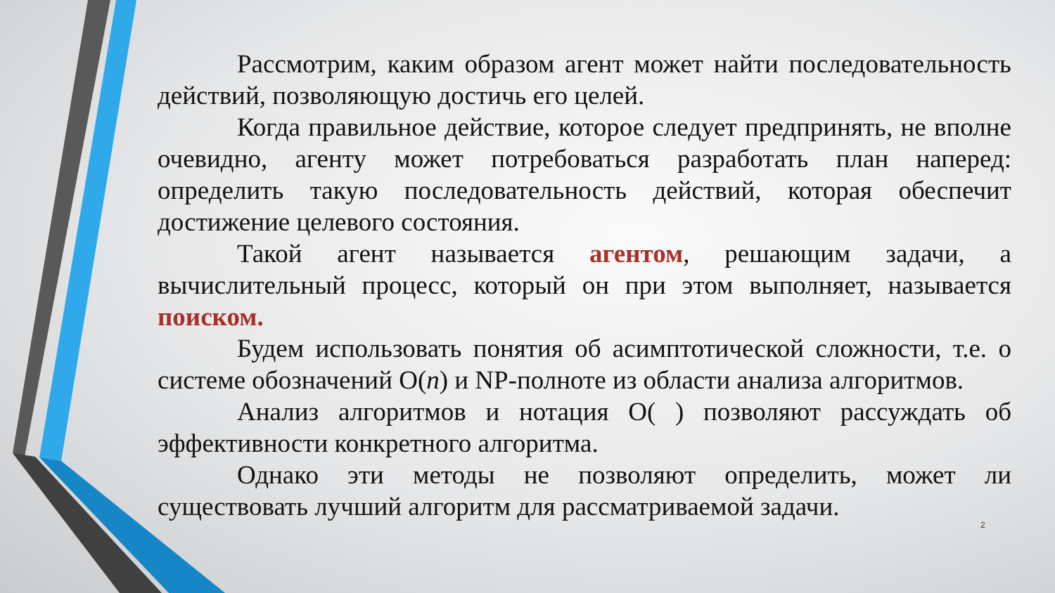Рассмотрим, каким образом агент может найти последовательность действий, позволяющую достичь его целей.
Когда правильное действие, которое следует предпринять, не вполне очевидно, агенту может потребоваться разработать план наперед: определить такую последовательность действий, которая обеспечит достижение целевого состояния.
Такой агент называется агентом, решающим задачи, а вычислительный процесс, который он при этом выполняет, называется поиском.
Будем использовать понятия об асимптотической сложности, т.е. о системе обозначений O(n) и NP-полноте из области анализа алгоритмов.
Анализ алгоритмов и нотация O( ) позволяют рассуждать об эффективности конкретного алгоритма.
Однако эти методы не позволяют определить, может ли существовать лучший алгоритм для рассматриваемой задачи.
2